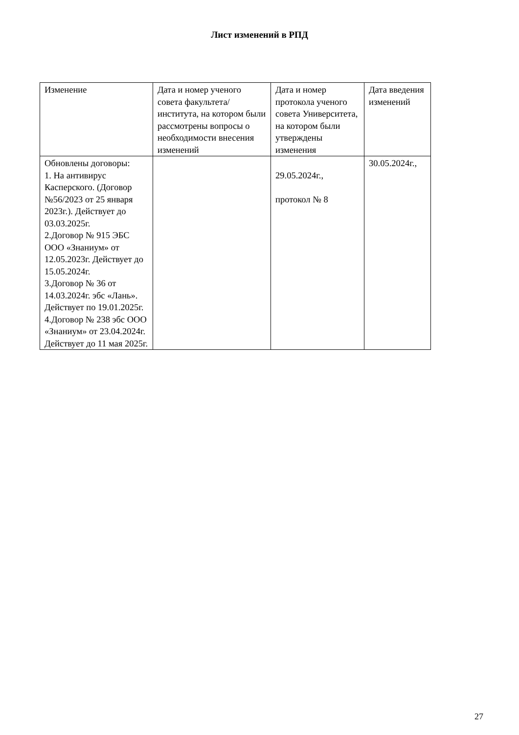Лист изменений в РПД
| Изменение | Дата и номер ученого совета факультета/института, на котором были рассмотрены вопросы о необходимости внесения изменений | Дата и номер протокола ученого совета Университета, на котором были утверждены изменения | Дата введения изменений |
| Обновлены договоры: 1. На антивирус Касперского. (Договор №56/2023 от 25 января 2023г.). Действует до 03.03.2025г. 2.Договор № 915 ЭБС ООО «Знаниум» от 12.05.2023г. Действует до 15.05.2024г. 3.Договор № 36 от 14.03.2024г. эбс «Лань». Действует по 19.01.2025г. 4.Договор № 238 эбс ООО «Знаниум» от 23.04.2024г. Действует до 11 мая 2025г. | | 29.05.2024г., протокол № 8 | 30.05.2024г., |
27